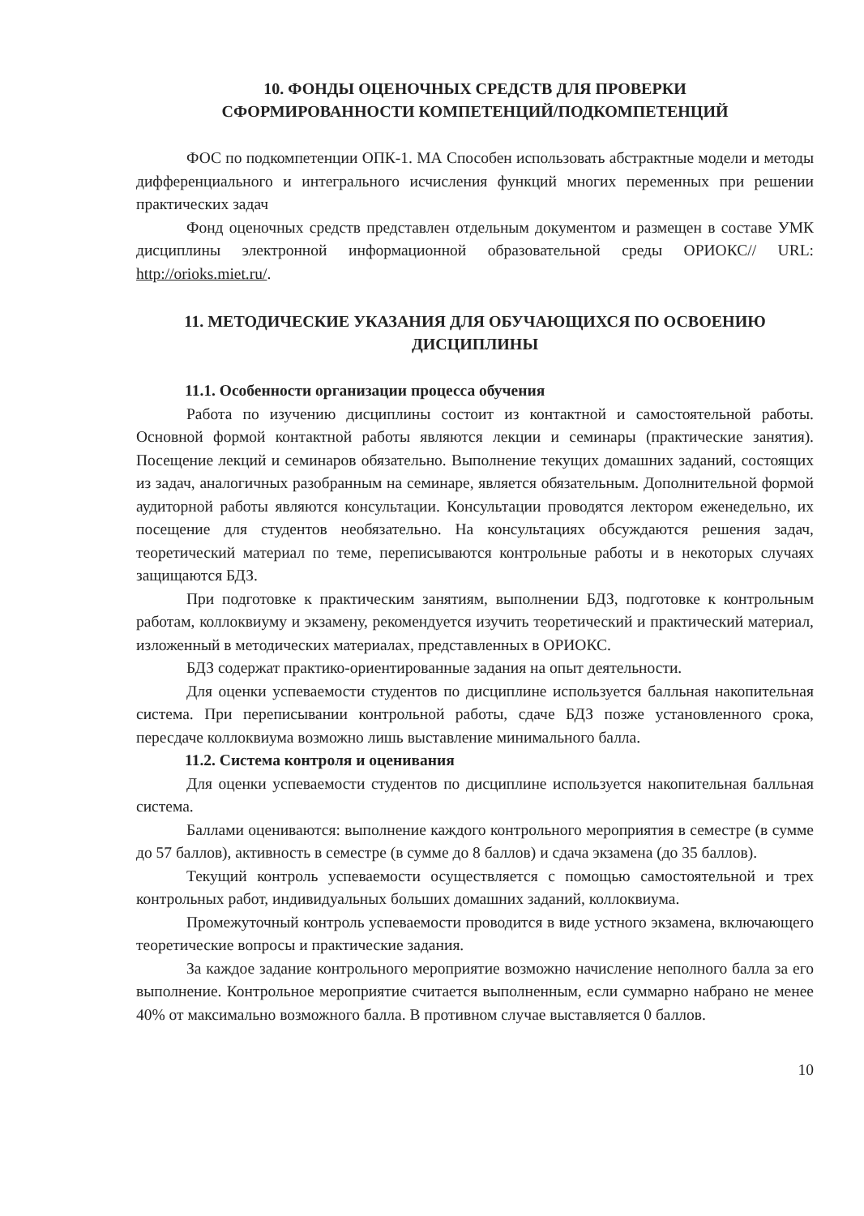10. ФОНДЫ ОЦЕНОЧНЫХ СРЕДСТВ ДЛЯ ПРОВЕРКИ
СФОРМИРОВАННОСТИ КОМПЕТЕНЦИЙ/ПОДКОМПЕТЕНЦИЙ
ФОС по подкомпетенции ОПК-1. МА Способен использовать абстрактные модели и методы дифференциального и интегрального исчисления функций многих переменных при решении практических задач
Фонд оценочных средств представлен отдельным документом и размещен в составе УМК дисциплины электронной информационной образовательной среды ОРИОКС// URL: http://orioks.miet.ru/.
11. МЕТОДИЧЕСКИЕ УКАЗАНИЯ ДЛЯ ОБУЧАЮЩИХСЯ ПО ОСВОЕНИЮ ДИСЦИПЛИНЫ
11.1. Особенности организации процесса обучения
Работа по изучению дисциплины состоит из контактной и самостоятельной работы. Основной формой контактной работы являются лекции и семинары (практические занятия). Посещение лекций и семинаров обязательно. Выполнение текущих домашних заданий, состоящих из задач, аналогичных разобранным на семинаре, является обязательным. Дополнительной формой аудиторной работы являются консультации. Консультации проводятся лектором еженедельно, их посещение для студентов необязательно. На консультациях обсуждаются решения задач, теоретический материал по теме, переписываются контрольные работы и в некоторых случаях защищаются БДЗ.
При подготовке к практическим занятиям, выполнении БДЗ, подготовке к контрольным работам, коллоквиуму и экзамену, рекомендуется изучить теоретический и практический материал, изложенный в методических материалах, представленных в ОРИОКС.
БДЗ содержат практико-ориентированные задания на опыт деятельности.
Для оценки успеваемости студентов по дисциплине используется балльная накопительная система. При переписывании контрольной работы, сдаче БДЗ позже установленного срока, пересдаче коллоквиума возможно лишь выставление минимального балла.
11.2. Система контроля и оценивания
Для оценки успеваемости студентов по дисциплине используется накопительная балльная система.
Баллами оцениваются: выполнение каждого контрольного мероприятия в семестре (в сумме до 57 баллов), активность в семестре (в сумме до 8 баллов) и сдача экзамена (до 35 баллов).
Текущий контроль успеваемости осуществляется с помощью самостоятельной и трех контрольных работ, индивидуальных больших домашних заданий, коллоквиума.
Промежуточный контроль успеваемости проводится в виде устного экзамена, включающего теоретические вопросы и практические задания.
За каждое задание контрольного мероприятие возможно начисление неполного балла за его выполнение. Контрольное мероприятие считается выполненным, если суммарно набрано не менее 40% от максимально возможного балла. В противном случае выставляется 0 баллов.
10